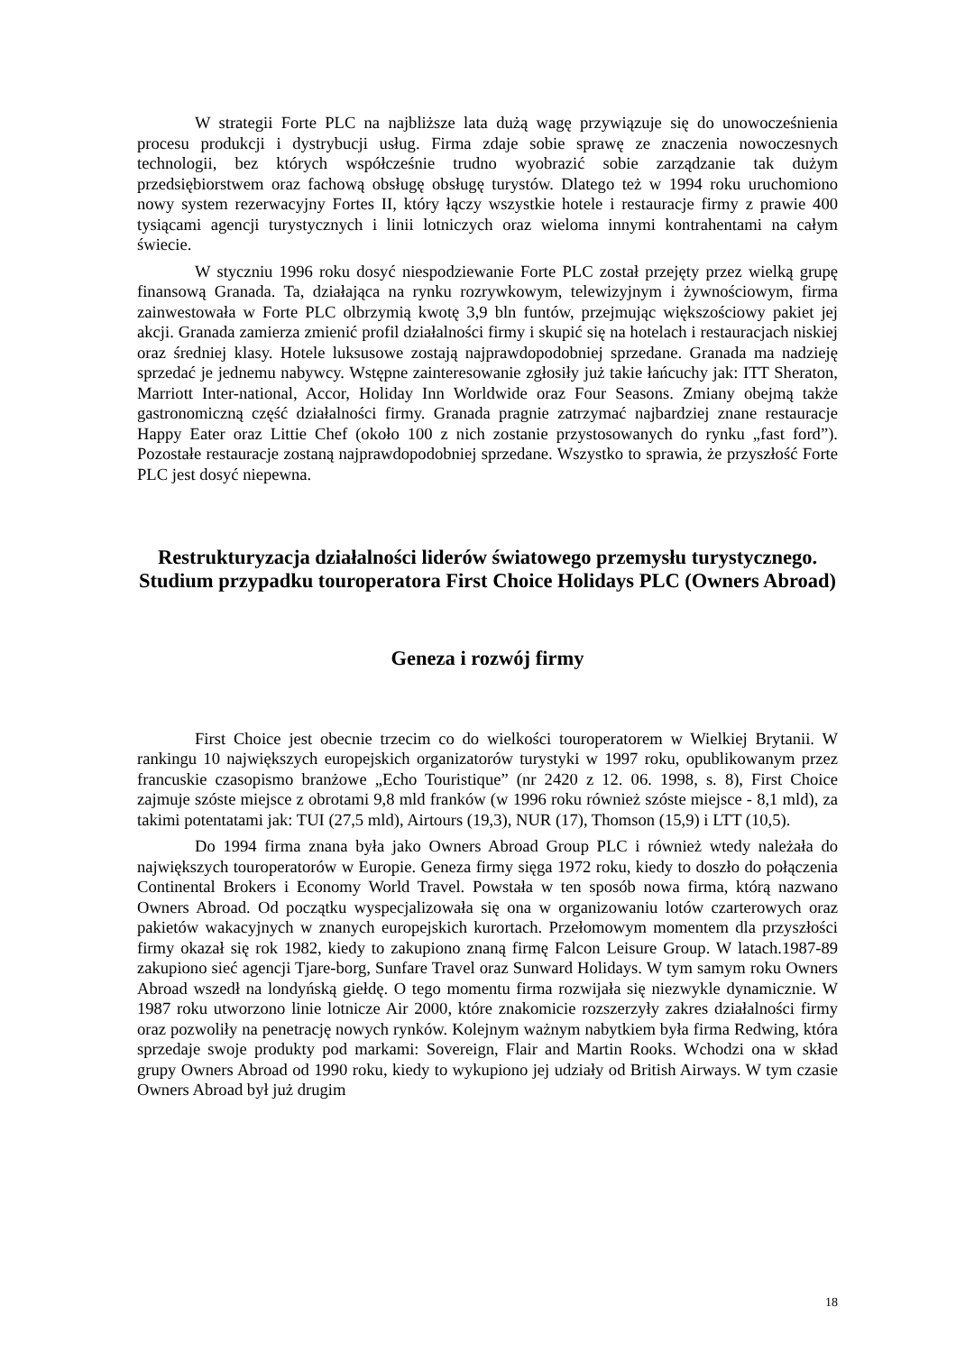W strategii Forte PLC na najbliższe lata dużą wagę przywiązuje się do unowocześnienia procesu produkcji i dystrybucji usług. Firma zdaje sobie sprawę ze znaczenia nowoczesnych technologii, bez których współcześnie trudno wyobrazić sobie zarządzanie tak dużym przedsiębiorstwem oraz fachową obsługę obsługę turystów. Dlatego też w 1994 roku uruchomiono nowy system rezerwacyjny Fortes II, który łączy wszystkie hotele i restauracje firmy z prawie 400 tysiącami agencji turystycznych i linii lotniczych oraz wieloma innymi kontrahentami na całym świecie.
W styczniu 1996 roku dosyć niespodziewanie Forte PLC został przejęty przez wielką grupę finansową Granada. Ta, działająca na rynku rozrywkowym, telewizyjnym i żywnościowym, firma zainwestowała w Forte PLC olbrzymią kwotę 3,9 bln funtów, przejmując większościowy pakiet jej akcji. Granada zamierza zmienić profil działalności firmy i skupić się na hotelach i restauracjach niskiej oraz średniej klasy. Hotele luksusowe zostają najprawdopodobniej sprzedane. Granada ma nadzieję sprzedać je jednemu nabywcy. Wstępne zainteresowanie zgłosiły już takie łańcuchy jak: ITT Sheraton, Marriott Inter-national, Accor, Holiday Inn Worldwide oraz Four Seasons. Zmiany obejmą także gastronomiczną część działalności firmy. Granada pragnie zatrzymać najbardziej znane restauracje Happy Eater oraz Littie Chef (około 100 z nich zostanie przystosowanych do rynku „fast ford”). Pozostałe restauracje zostaną najprawdopodobniej sprzedane. Wszystko to sprawia, że przyszłość Forte PLC jest dosyć niepewna.
Restrukturyzacja działalności liderów światowego przemysłu turystycznego. Studium przypadku touroperatora First Choice Holidays PLC (Owners Abroad)
Geneza i rozwój firmy
First Choice jest obecnie trzecim co do wielkości touroperatorem w Wielkiej Brytanii. W rankingu 10 największych europejskich organizatorów turystyki w 1997 roku, opublikowanym przez francuskie czasopismo branżowe „Echo Touristique” (nr 2420 z 12. 06. 1998, s. 8), First Choice zajmuje szóste miejsce z obrotami 9,8 mld franków (w 1996 roku również szóste miejsce - 8,1 mld), za takimi potentatami jak: TUI (27,5 mld), Airtours (19,3), NUR (17), Thomson (15,9) i LTT (10,5).
Do 1994 firma znana była jako Owners Abroad Group PLC i również wtedy należała do największych touroperatorów w Europie. Geneza firmy sięga 1972 roku, kiedy to doszło do połączenia Continental Brokers i Economy World Travel. Powstała w ten sposób nowa firma, którą nazwano Owners Abroad. Od początku wyspecjalizowała się ona w organizowaniu lotów czarterowych oraz pakietów wakacyjnych w znanych europejskich kurortach. Przełomowym momentem dla przyszłości firmy okazał się rok 1982, kiedy to zakupiono znaną firmę Falcon Leisure Group. W latach.1987-89 zakupiono sieć agencji Tjare-borg, Sunfare Travel oraz Sunward Holidays. W tym samym roku Owners Abroad wszedł na londyńską giełdę. O tego momentu firma rozwijała się niezwykle dynamicznie. W 1987 roku utworzono linie lotnicze Air 2000, które znakomicie rozszerzyły zakres działalności firmy oraz pozwoliły na penetrację nowych rynków. Kolejnym ważnym nabytkiem była firma Redwing, która sprzedaje swoje produkty pod markami: Sovereign, Flair and Martin Rooks. Wchodzi ona w skład grupy Owners Abroad od 1990 roku, kiedy to wykupiono jej udziały od British Airways. W tym czasie Owners Abroad był już drugim
18